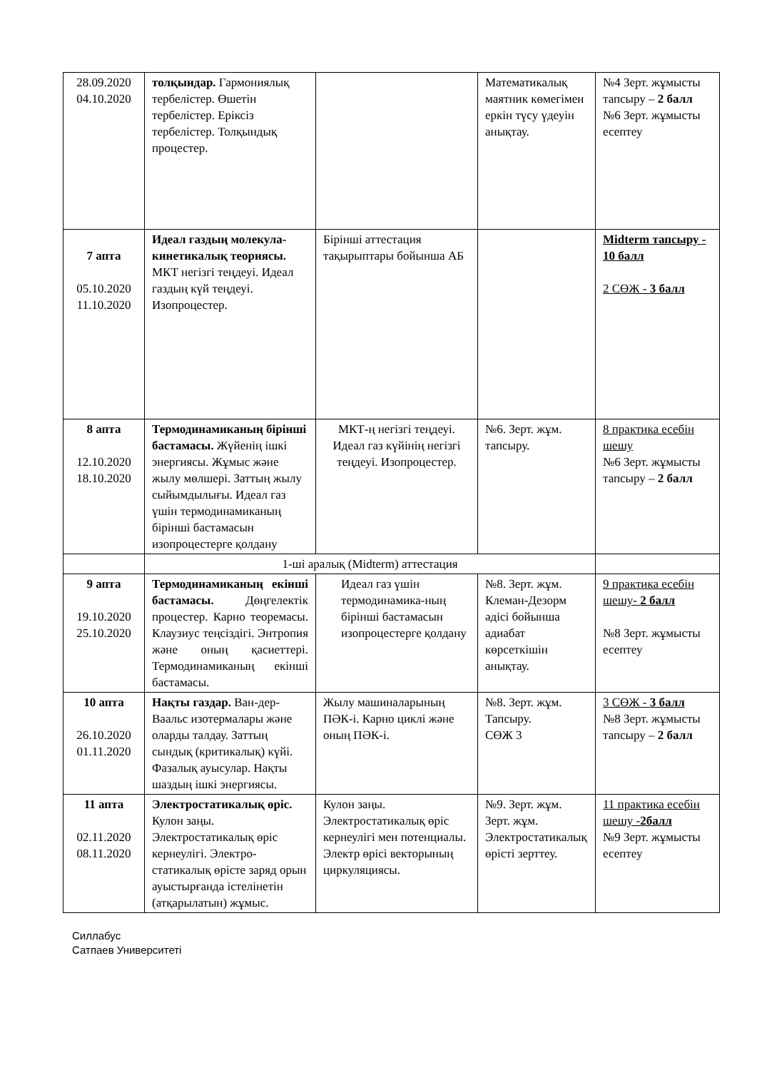| 28.09.2020 04.10.2020 | толқындар. Гармониялық тербелістер. Өшетін тербелістер. Еріксіз тербелістер. Толқындық процестер. | | Математикалық маятник көмегімен еркін түсу үдеуін анықтау. | №4 Зерт. жұмысты тапсыру – 2 балл №6 Зерт. жұмысты есептеу |
| 7 апта 05.10.2020 11.10.2020 | Идеал газдың молекула-кинетикалық теориясы. МКТ негізгі теңдеуі. Идеал газдың күй теңдеуі. Изопроцестер. | Бірінші аттестация тақырыптары бойынша АБ | | Midterm тапсыру - 10 балл 2 СӨЖ - 3 балл |
| 8 апта 12.10.2020 18.10.2020 | Термодинамиканың бірінші бастамасы. Жүйенің ішкі энергиясы. Жұмыс және жылу мөлшері. Заттың жылу сыйымдылығы. Идеал газ үшін термодинамиканың бірінші бастамасын изопроцестерге қолдану | МКТ-ң негізгі теңдеуі. Идеал газ күйінің негізгі теңдеуі. Изопроцестер. | №6. Зерт. жұм. тапсыру. | 8 практика есебін шешу №6 Зерт. жұмысты тапсыру – 2 балл |
| | 1-ші аралық (Midterm) аттестация | | | |
| 9 апта 19.10.2020 25.10.2020 | Термодинамиканың екінші бастамасы. Дөңгелектік процестер. Карно теоремасы. Клаузиус теңсіздігі. Энтропия және оның қасиеттері. Термодинамиканың екінші бастамасы. | Идеал газ үшін термодинамика-ның бірінші бастамасын изопроцестерге қолдану | №8. Зерт. жұм. Клеман-Дезорм әдісі бойынша адиабат көрсеткішін анықтау. | 9 практика есебін шешу- 2 балл №8 Зерт. жұмысты есептеу |
| 10 апта 26.10.2020 01.11.2020 | Нақты газдар. Ван-дер-Ваальс изотермалары және оларды талдау. Заттың сындық (критикалық) күйі. Фазалық ауысулар. Нақты шаздың ішкі энергиясы. | Жылу машиналарының ПӘК-і. Карно циклі және оның ПӘК-і. | №8. Зерт. жұм. Тапсыру. СӨЖ 3 | 3 СӨЖ - 3 балл №8 Зерт. жұмысты тапсыру – 2 балл |
| 11 апта 02.11.2020 08.11.2020 | Электростатикалық өріс. Кулон заңы. Электростатикалық өріс кернеулігі. Электро-статикалық өрісте заряд орын ауыстырғанда істелінетін (атқарылатын) жұмыс. | Кулон заңы. Электростатикалық өріс кернеулігі мен потенциалы. Электр өрісі векторының циркуляциясы. | №9. Зерт. жұм. Зерт. жұм. Электростатикалық өрісті зерттеу. | 11 практика есебін шешу - 2балл №9 Зерт. жұмысты есептеу |
Силлабус
Сатпаев Университеті